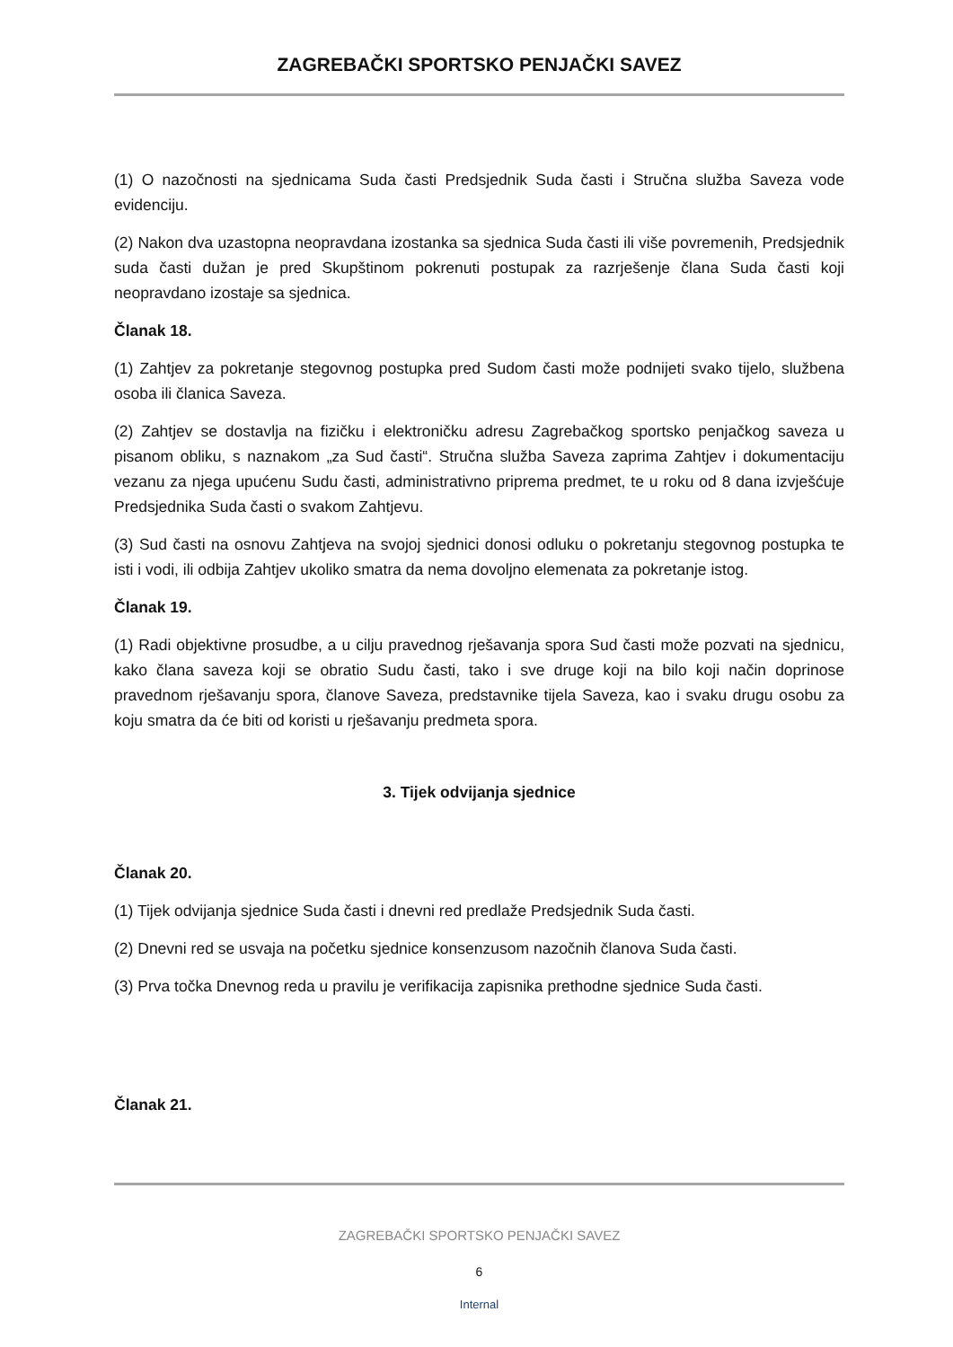ZAGREBAČKI SPORTSKO PENJAČKI SAVEZ
(1) O nazočnosti na sjednicama Suda časti Predsjednik Suda časti i Stručna služba Saveza vode evidenciju.
(2) Nakon dva uzastopna neopravdana izostanka sa sjednica Suda časti ili više povremenih, Predsjednik suda časti dužan je pred Skupštinom pokrenuti postupak za razrješenje člana Suda časti koji neopravdano izostaje sa sjednica.
Članak 18.
(1) Zahtjev za pokretanje stegovnog postupka pred Sudom časti može podnijeti svako tijelo, službena osoba ili članica Saveza.
(2) Zahtjev se dostavlja na fizičku i elektroničku adresu Zagrebačkog sportsko penjačkog saveza u pisanom obliku, s naznakom „za Sud časti“. Stručna služba Saveza zaprima Zahtjev i dokumentaciju vezanu za njega upućenu Sudu časti, administrativno priprema predmet, te u roku od 8 dana izvješćuje Predsjednika Suda časti o svakom Zahtjevu.
(3) Sud časti na osnovu Zahtjeva na svojoj sjednici donosi odluku o pokretanju stegovnog postupka te isti i vodi, ili odbija Zahtjev ukoliko smatra da nema dovoljno elemenata za pokretanje istog.
Članak 19.
(1) Radi objektivne prosudbe, a u cilju pravednog rješavanja spora Sud časti može pozvati na sjednicu, kako člana saveza koji se obratio Sudu časti, tako i sve druge koji na bilo koji način doprinose pravednom rješavanju spora, članove Saveza, predstavnike tijela Saveza, kao i svaku drugu osobu za koju smatra da će biti od koristi u rješavanju predmeta spora.
3. Tijek odvijanja sjednice
Članak 20.
(1) Tijek odvijanja sjednice Suda časti i dnevni red predlaže Predsjednik Suda časti.
(2) Dnevni red se usvaja na početku sjednice konsenzusom nazočnih članova Suda časti.
(3) Prva točka Dnevnog reda u pravilu je verifikacija zapisnika prethodne sjednice Suda časti.
Članak 21.
ZAGREBAČKI SPORTSKO PENJAČKI SAVEZ
6
Internal